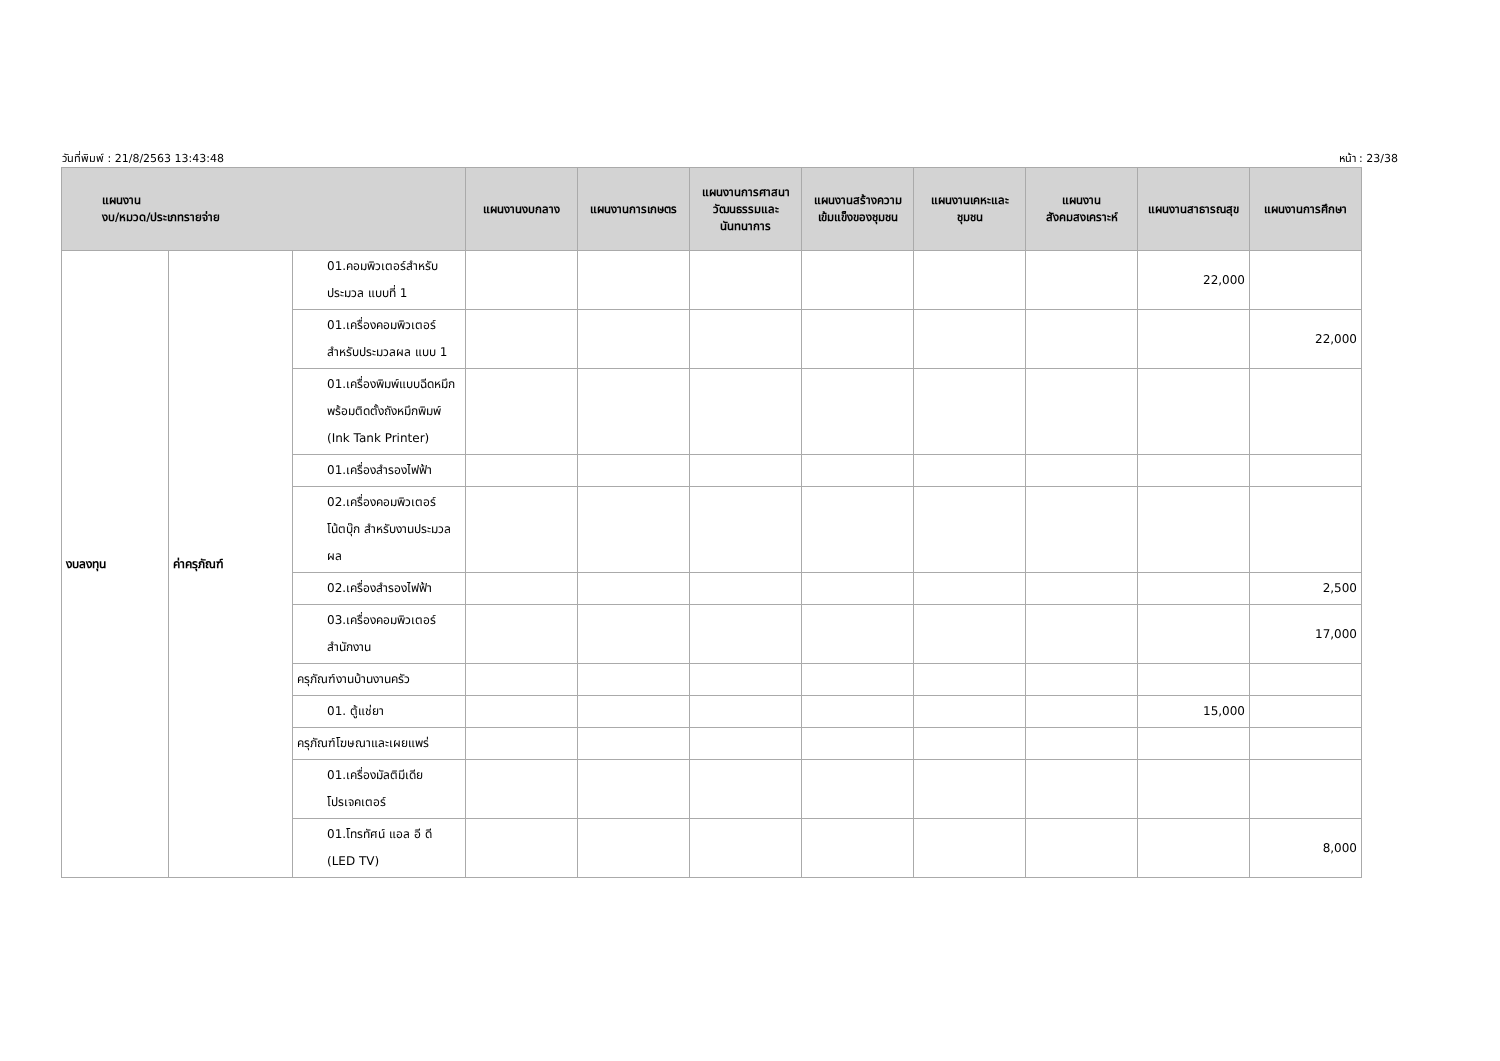วันที่พิมพ์ : 21/8/2563 13:43:48 หน้า : 23/38
| แผนงาน งบ/หมวด/ประเภทรายจ่าย | | | แผนงานงบกลาง | แผนงานการเกษตร | แผนงานการศาสนา วัฒนธรรมและนันทนาการ | แผนงานสร้างความเข้มแข็งของชุมชน | แผนงานเคหะและชุมชน | แผนงานสังคมสงเคราะห์ | แผนงานสาธารณสุข | แผนงานการศึกษา |
| --- | --- | --- | --- | --- | --- | --- | --- | --- | --- | --- |
| งบลงทุน | ค่าครุภัณฑ์ | 01.คอมพิวเตอร์สำหรับประมวล แบบที่ 1 | | | | | | | 22,000 | |
| | | 01.เครื่องคอมพิวเตอร์สำหรับประมวลผล แบบ 1 | | | | | | | | 22,000 |
| | | 01.เครื่องพิมพ์แบบฉีดหมึกพร้อมติดตั้งถังหมึกพิมพ์ (Ink Tank Printer) | | | | | | | | |
| | | 01.เครื่องสำรองไฟฟ้า | | | | | | | | |
| | | 02.เครื่องคอมพิวเตอร์โน้ตบุ๊ก สำหรับงานประมวลผล | | | | | | | | |
| | | 02.เครื่องสำรองไฟฟ้า | | | | | | | | 2,500 |
| | | 03.เครื่องคอมพิวเตอร์สำนักงาน | | | | | | | | 17,000 |
| | | ครุภัณฑ์งานบ้านงานครัว | | | | | | | | |
| | | 01. ตู้แช่ยา | | | | | | | 15,000 | |
| | | ครุภัณฑ์โฆษณาและเผยแพร่ | | | | | | | | |
| | | 01.เครื่องมัลติมีเดียโปรเจคเตอร์ | | | | | | | | |
| | | 01.โทรทัศน์ แอล อี ดี (LED TV) | | | | | | | | 8,000 |